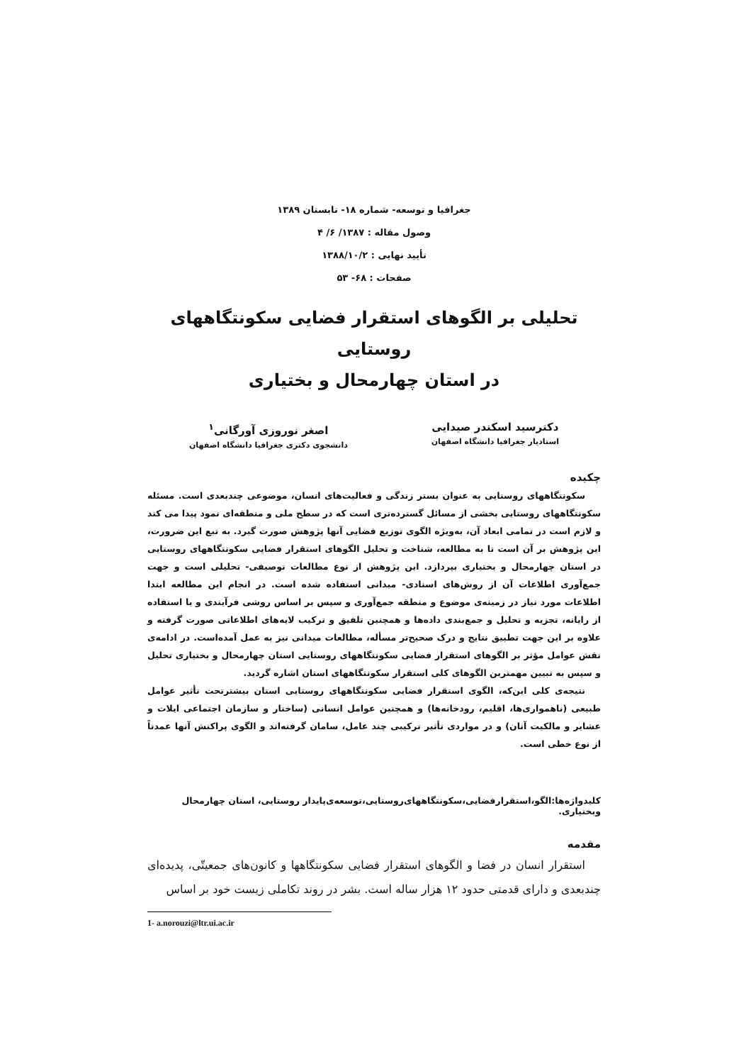جغرافیا و توسعه- شماره ۱۸- تابستان ۱۳۸۹
وصول مقاله : ۱۳۸۷/ ۶/ ۴
تأیید نهایی : ۱۳۸۸/۱۰/۲
صفحات : ۶۸- ۵۳
تحلیلی بر الگوهای استقرار فضایی سکونتگاههای روستایی
در استان چهارمحال و بختیاری
دکترسید اسکندر صیدایی
استادیار جغرافیا دانشگاه اصفهان
اصغر نوروزی آورگانی<sup>۱</sup>
دانشجوی دکتری جغرافیا دانشگاه اصفهان
چکیده
سکونتگاههای روستایی به عنوان بستر زندگی و فعالیت‌های انسان، موضوعی چندبعدی است. مسئله سکونتگاههای روستایی بخشی از مسائل گسترده‌تری است که در سطح ملی و منطقه‌ای نمود پیدا می کند و لازم است در تمامی ابعاد آن، به‌ویژه الگوی توزیع فضایی آنها پژوهش صورت گیرد. به تبع این ضرورت، این پژوهش بر آن است تا به مطالعه، شناخت و تحلیل الگوهای استقرار فضایی سکونتگاههای روستایی در استان چهارمحال و بختیاری بپردازد. این پژوهش از نوع مطالعات توصیفی- تحلیلی است و جهت جمع‌آوری اطلاعات آن از روش‌های اسنادی- میدانی استفاده شده است. در انجام این مطالعه ابتدا اطلاعات مورد نیاز در زمینه‌ی موضوع و منطقه جمع‌آوری و سپس بر اساس روشی فرآیندی و با استفاده از رایانه، تجزیه و تحلیل و جمع‌بندی داده‌ها و همچنین تلفیق و ترکیب لایه‌های اطلاعاتی صورت گرفته و علاوه بر این جهت تطبیق نتایج و درک صحیح‌تر مسأله، مطالعات میدانی نیز به عمل آمده‌است. در ادامه‌ی نقش عوامل مؤثر بر الگوهای استقرار فضایی سکونتگاههای روستایی استان چهارمحال و بختیاری تحلیل و سپس به تبیین مهمترین الگوهای کلی استقرار سکونتگاههای استان اشاره گردید.
نتیجه‌ی کلی این‌که، الگوی استقرار فضایی سکونتگاههای روستایی استان بیشترتحت تأثیر عوامل طبیعی (ناهمواری‌ها، اقلیم، رودخانه‌ها) و همچنین عوامل انسانی (ساختار و سازمان اجتماعی ایلات و عشایر و مالکیت آنان) و در مواردی تأثیر ترکیبی چند عامل، سامان گرفته‌اند و الگوی پراکنش آنها عمدتاً از نوع خطی است.
کلیدواژه‌ها:الگو،استقرارفضایی،سکونتگاههای‌روستایی،توسعه‌ی‌پایدار روستایی، استان چهارمحال وبختیاری.
مقدمه
استقرار انسان در فضا و الگوهای استقرار فضایی سکونتگاهها و کانون‌های جمعیتّی، پدیده‌ای چندبعدی و دارای قدمتی حدود ۱۲ هزار ساله است. بشر در روند تکاملی زیست خود بر اساس
1- a.norouzi@ltr.ui.ac.ir